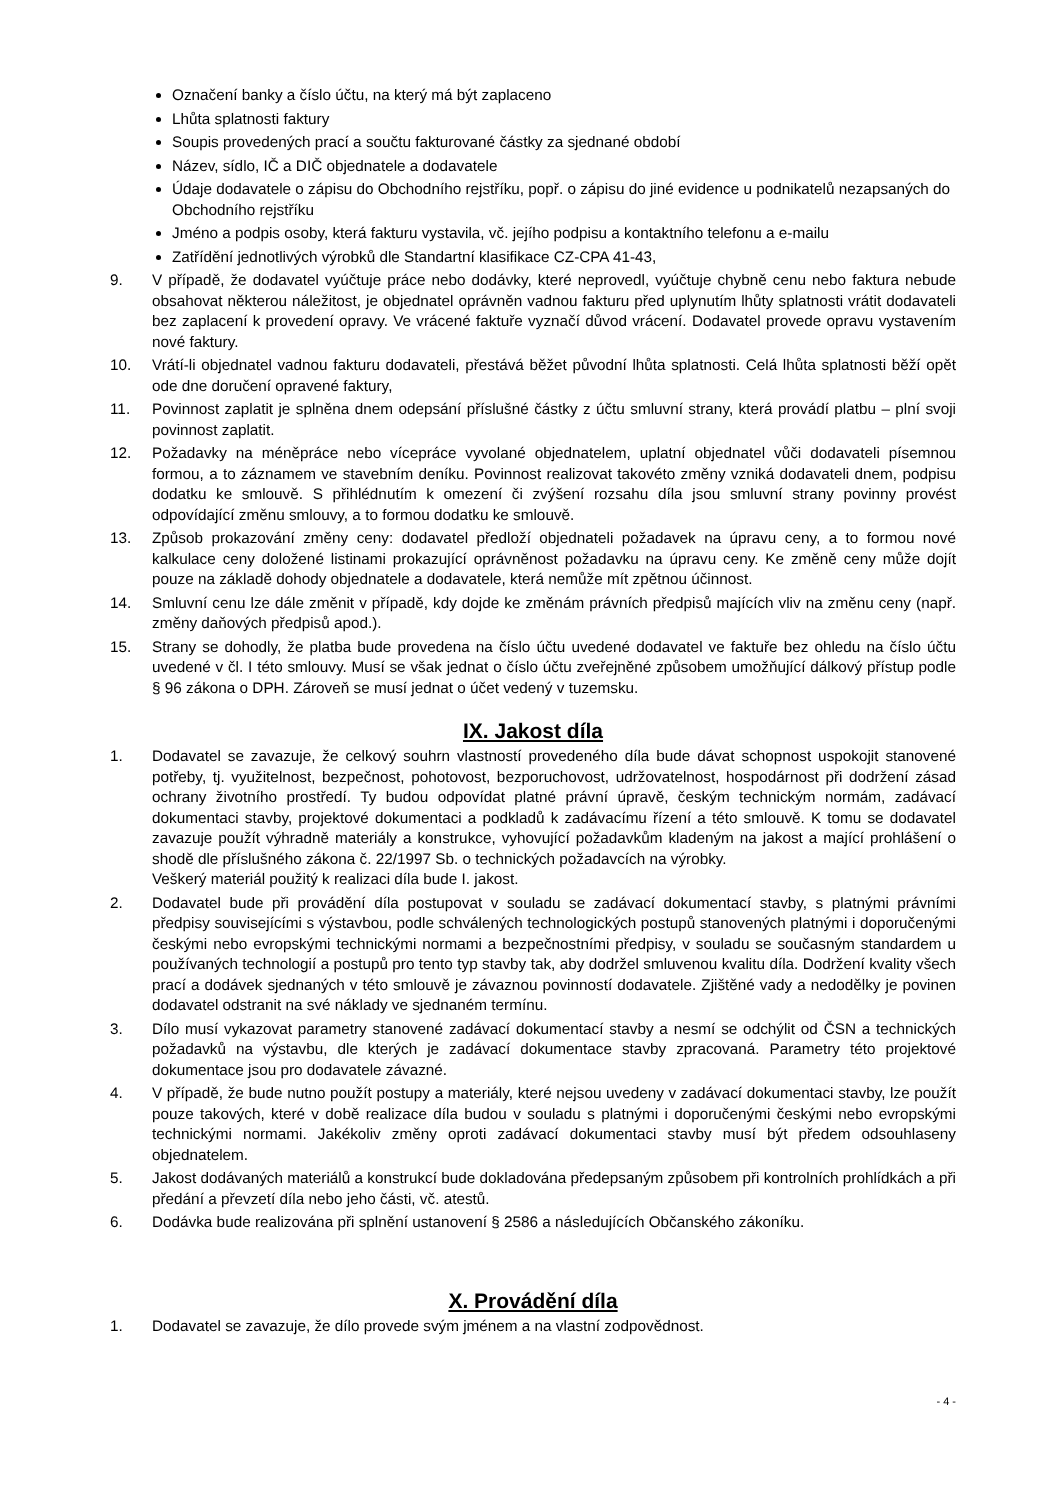Označení banky a číslo účtu, na který má být zaplaceno
Lhůta splatnosti faktury
Soupis provedených prací a součtu fakturované částky za sjednané období
Název, sídlo, IČ a DIČ objednatele a dodavatele
Údaje dodavatele o zápisu do Obchodního rejstříku, popř. o zápisu do jiné evidence u podnikatelů nezapsaných do Obchodního rejstříku
Jméno a podpis osoby, která fakturu vystavila, vč. jejího podpisu a kontaktního telefonu a e-mailu
Zatřídění jednotlivých výrobků dle Standartní klasifikace CZ-CPA 41-43,
9. V případě, že dodavatel vyúčtuje práce nebo dodávky, které neprovedl, vyúčtuje chybně cenu nebo faktura nebude obsahovat některou náležitost, je objednatel oprávněn vadnou fakturu před uplynutím lhůty splatnosti vrátit dodavateli bez zaplacení k provedení opravy. Ve vrácené faktuře vyznačí důvod vrácení. Dodavatel provede opravu vystavením nové faktury.
10. Vrátí-li objednatel vadnou fakturu dodavateli, přestává běžet původní lhůta splatnosti. Celá lhůta splatnosti běží opět ode dne doručení opravené faktury,
11. Povinnost zaplatit je splněna dnem odepsání příslušné částky z účtu smluvní strany, která provádí platbu – plní svoji povinnost zaplatit.
12. Požadavky na méněpráce nebo vícepráce vyvolané objednatelem, uplatní objednatel vůči dodavateli písemnou formou, a to záznamem ve stavebním deníku. Povinnost realizovat takovéto změny vzniká dodavateli dnem, podpisu dodatku ke smlouvě. S přihlédnutím k omezení či zvýšení rozsahu díla jsou smluvní strany povinny provést odpovídající změnu smlouvy, a to formou dodatku ke smlouvě.
13. Způsob prokazování změny ceny: dodavatel předloží objednateli požadavek na úpravu ceny, a to formou nové kalkulace ceny doložené listinami prokazující oprávněnost požadavku na úpravu ceny. Ke změně ceny může dojít pouze na základě dohody objednatele a dodavatele, která nemůže mít zpětnou účinnost.
14. Smluvní cenu lze dále změnit v případě, kdy dojde ke změnám právních předpisů majících vliv na změnu ceny (např. změny daňových předpisů apod.).
15. Strany se dohodly, že platba bude provedena na číslo účtu uvedené dodavatel ve faktuře bez ohledu na číslo účtu uvedené v čl. I této smlouvy. Musí se však jednat o číslo účtu zveřejněné způsobem umožňující dálkový přístup podle § 96 zákona o DPH. Zároveň se musí jednat o účet vedený v tuzemsku.
IX. Jakost díla
1. Dodavatel se zavazuje, že celkový souhrn vlastností provedeného díla bude dávat schopnost uspokojit stanovené potřeby, tj. využitelnost, bezpečnost, pohotovost, bezporuchovost, udržovatelnost, hospodárnost při dodržení zásad ochrany životního prostředí. Ty budou odpovídat platné právní úpravě, českým technickým normám, zadávací dokumentaci stavby, projektové dokumentaci a podkladů k zadávacímu řízení a této smlouvě. K tomu se dodavatel zavazuje použít výhradně materiály a konstrukce, vyhovující požadavkům kladeným na jakost a mající prohlášení o shodě dle příslušného zákona č. 22/1997 Sb. o technických požadavcích na výrobky.
Veškerý materiál použitý k realizaci díla bude I. jakost.
2. Dodavatel bude při provádění díla postupovat v souladu se zadávací dokumentací stavby, s platnými právními předpisy souvisejícími s výstavbou, podle schválených technologických postupů stanovených platnými i doporučenými českými nebo evropskými technickými normami a bezpečnostními předpisy, v souladu se současným standardem u používaných technologií a postupů pro tento typ stavby tak, aby dodržel smluvenou kvalitu díla. Dodržení kvality všech prací a dodávek sjednaných v této smlouvě je závaznou povinností dodavatele. Zjištěné vady a nedodělky je povinen dodavatel odstranit na své náklady ve sjednaném termínu.
3. Dílo musí vykazovat parametry stanovené zadávací dokumentací stavby a nesmí se odchýlit od ČSN a technických požadavků na výstavbu, dle kterých je zadávací dokumentace stavby zpracovaná. Parametry této projektové dokumentace jsou pro dodavatele závazné.
4. V případě, že bude nutno použít postupy a materiály, které nejsou uvedeny v zadávací dokumentaci stavby, lze použít pouze takových, které v době realizace díla budou v souladu s platnými i doporučenými českými nebo evropskými technickými normami. Jakékoliv změny oproti zadávací dokumentaci stavby musí být předem odsouhlaseny objednatelem.
5. Jakost dodávaných materiálů a konstrukcí bude dokladována předepsaným způsobem při kontrolních prohlídkách a při předání a převzetí díla nebo jeho části, vč. atestů.
6. Dodávka bude realizována při splnění ustanovení § 2586 a následujících Občanského zákoníku.
X. Provádění díla
1. Dodavatel se zavazuje, že dílo provede svým jménem a na vlastní zodpovědnost.
- 4 -